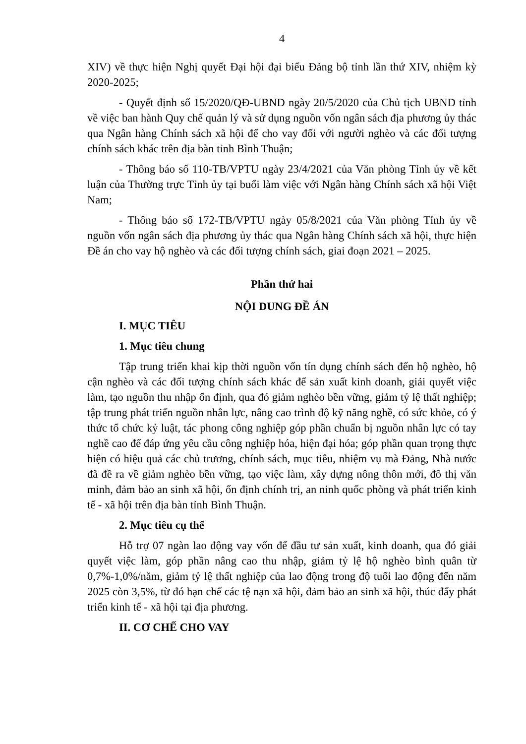4
XIV) về thực hiện Nghị quyết Đại hội đại biểu Đảng bộ tỉnh lần thứ XIV, nhiệm kỳ 2020-2025;
- Quyết định số 15/2020/QĐ-UBND ngày 20/5/2020 của Chủ tịch UBND tỉnh về việc ban hành Quy chế quản lý và sử dụng nguồn vốn ngân sách địa phương ủy thác qua Ngân hàng Chính sách xã hội để cho vay đối với người nghèo và các đối tượng chính sách khác trên địa bàn tỉnh Bình Thuận;
- Thông báo số 110-TB/VPTU ngày 23/4/2021 của Văn phòng Tỉnh ủy về kết luận của Thường trực Tỉnh ủy tại buổi làm việc với Ngân hàng Chính sách xã hội Việt Nam;
- Thông báo số 172-TB/VPTU ngày 05/8/2021 của Văn phòng Tỉnh ủy về nguồn vốn ngân sách địa phương ủy thác qua Ngân hàng Chính sách xã hội, thực hiện Đề án cho vay hộ nghèo và các đối tượng chính sách, giai đoạn 2021 – 2025.
Phần thứ hai
NỘI DUNG ĐỀ ÁN
I. MỤC TIÊU
1. Mục tiêu chung
Tập trung triển khai kịp thời nguồn vốn tín dụng chính sách đến hộ nghèo, hộ cận nghèo và các đối tượng chính sách khác để sản xuất kinh doanh, giải quyết việc làm, tạo nguồn thu nhập ổn định, qua đó giảm nghèo bền vững, giảm tỷ lệ thất nghiệp; tập trung phát triển nguồn nhân lực, nâng cao trình độ kỹ năng nghề, có sức khỏe, có ý thức tổ chức kỷ luật, tác phong công nghiệp góp phần chuẩn bị nguồn nhân lực có tay nghề cao để đáp ứng yêu cầu công nghiệp hóa, hiện đại hóa; góp phần quan trọng thực hiện có hiệu quả các chủ trương, chính sách, mục tiêu, nhiệm vụ mà Đảng, Nhà nước đã đề ra về giảm nghèo bền vững, tạo việc làm, xây dựng nông thôn mới, đô thị văn minh, đảm bảo an sinh xã hội, ổn định chính trị, an ninh quốc phòng và phát triển kinh tế - xã hội trên địa bàn tỉnh Bình Thuận.
2. Mục tiêu cụ thể
Hỗ trợ 07 ngàn lao động vay vốn để đầu tư sản xuất, kinh doanh, qua đó giải quyết việc làm, góp phần nâng cao thu nhập, giảm tỷ lệ hộ nghèo bình quân từ 0,7%-1,0%/năm, giảm tỷ lệ thất nghiệp của lao động trong độ tuổi lao động đến năm 2025 còn 3,5%, từ đó hạn chế các tệ nạn xã hội, đảm bảo an sinh xã hội, thúc đẩy phát triển kinh tế - xã hội tại địa phương.
II. CƠ CHẾ CHO VAY